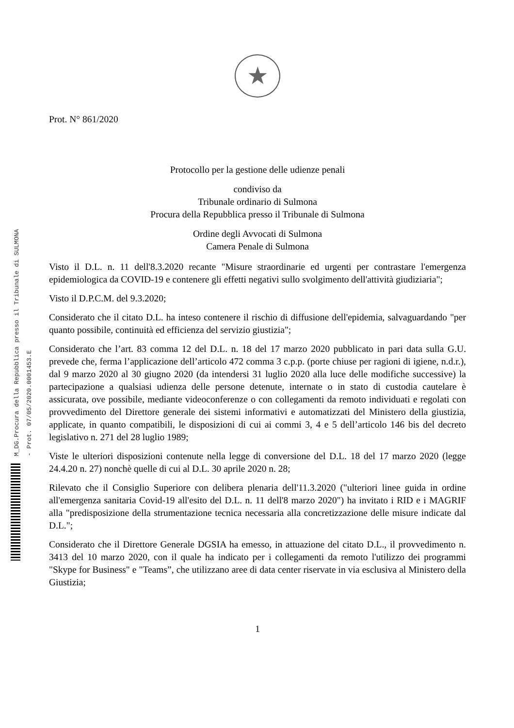M_DG.Procura della Repubblica presso il Tribunale di SULMONA - Prot. 07/05/2020.0001453.E
★
Prot. N° 861/2020
Protocollo per la gestione delle udienze penali
condiviso da
Tribunale ordinario di Sulmona
Procura della Repubblica presso il Tribunale di Sulmona
Ordine degli Avvocati di Sulmona
Camera Penale di Sulmona
Visto il D.L. n. 11 dell'8.3.2020 recante "Misure straordinarie ed urgenti per contrastare l'emergenza epidemiologica da COVID-19 e contenere gli effetti negativi sullo svolgimento dell'attività giudiziaria";
Visto il D.P.C.M. del 9.3.2020;
Considerato che il citato D.L. ha inteso contenere il rischio di diffusione dell'epidemia, salvaguardando "per quanto possibile, continuità ed efficienza del servizio giustizia";
Considerato che l’art. 83 comma 12 del D.L. n. 18 del 17 marzo 2020 pubblicato in pari data sulla G.U. prevede che, ferma l’applicazione dell’articolo 472 comma 3 c.p.p. (porte chiuse per ragioni di igiene, n.d.r.), dal 9 marzo 2020 al 30 giugno 2020 (da intendersi 31 luglio 2020 alla luce delle modifiche successive) la partecipazione a qualsiasi udienza delle persone detenute, internate o in stato di custodia cautelare è assicurata, ove possibile, mediante videoconferenze o con collegamenti da remoto individuati e regolati con provvedimento del Direttore generale dei sistemi informativi e automatizzati del Ministero della giustizia, applicate, in quanto compatibili, le disposizioni di cui ai commi 3, 4 e 5 dell’articolo 146 bis del decreto legislativo n. 271 del 28 luglio 1989;
Viste le ulteriori disposizioni contenute nella legge di conversione del D.L. 18 del 17 marzo 2020 (legge 24.4.20 n. 27) nonchè quelle di cui al D.L. 30 aprile 2020 n. 28;
Rilevato che il Consiglio Superiore con delibera plenaria dell'11.3.2020 ("ulteriori linee guida in ordine all'emergenza sanitaria Covid-19 all'esito del D.L. n. 11 dell'8 marzo 2020") ha invitato i RID e i MAGRIF alla "predisposizione della strumentazione tecnica necessaria alla concretizzazione delle misure indicate dal D.L.";
Considerato che il Direttore Generale DGSIA ha emesso, in attuazione del citato D.L., il provvedimento n. 3413 del 10 marzo 2020, con il quale ha indicato per i collegamenti da remoto l'utilizzo dei programmi "Skype for Business" e "Teams”, che utilizzano aree di data center riservate in via esclusiva al Ministero della Giustizia;
1